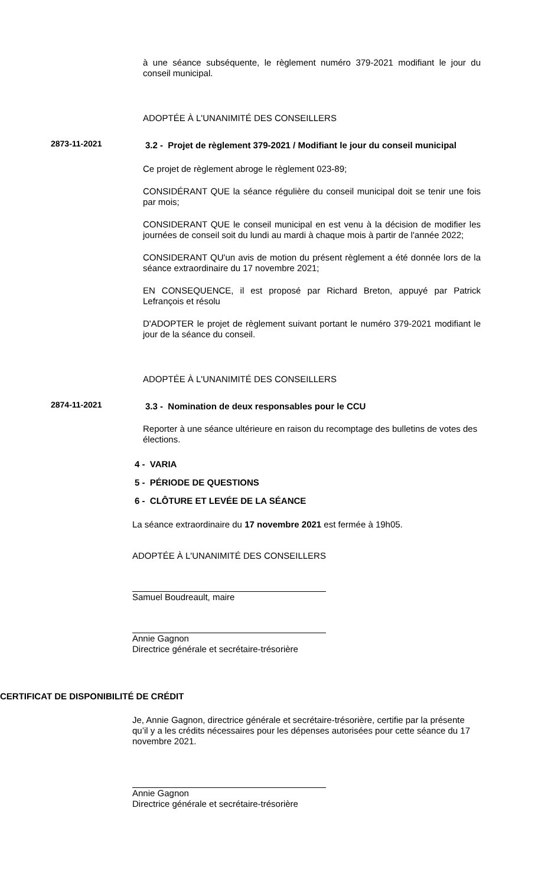à une séance subséquente, le règlement numéro 379-2021 modifiant le jour du conseil municipal.
ADOPTÉE À L'UNANIMITÉ DES CONSEILLERS
2873-11-2021
3.2 - Projet de règlement 379-2021 / Modifiant le jour du conseil municipal
Ce projet de règlement abroge le règlement 023-89;
CONSIDÉRANT QUE la séance régulière du conseil municipal doit se tenir une fois par mois;
CONSIDERANT QUE le conseil municipal en est venu à la décision de modifier les journées de conseil soit du lundi au mardi à chaque mois à partir de l'année 2022;
CONSIDERANT QU'un avis de motion du présent règlement a été donnée lors de la séance extraordinaire du 17 novembre 2021;
EN CONSEQUENCE, il est proposé par Richard Breton, appuyé par Patrick Lefrançois et résolu
D'ADOPTER le projet de règlement suivant portant le numéro 379-2021 modifiant le jour de la séance du conseil.
ADOPTÉE À L'UNANIMITÉ DES CONSEILLERS
2874-11-2021
3.3 - Nomination de deux responsables pour le CCU
Reporter à une séance ultérieure en raison du recomptage des bulletins de votes des élections.
4 - VARIA
5 - PÉRIODE DE QUESTIONS
6 - CLÔTURE ET LEVÉE DE LA SÉANCE
La séance extraordinaire du 17 novembre 2021 est fermée à 19h05.
ADOPTÉE À L'UNANIMITÉ DES CONSEILLERS
Samuel Boudreault, maire
Annie Gagnon
Directrice générale et secrétaire-trésorière
CERTIFICAT DE DISPONIBILITÉ DE CRÉDIT
Je, Annie Gagnon, directrice générale et secrétaire-trésorière, certifie par la présente qu’il y a les crédits nécessaires pour les dépenses autorisées pour cette séance du 17 novembre 2021.
Annie Gagnon
Directrice générale et secrétaire-trésorière